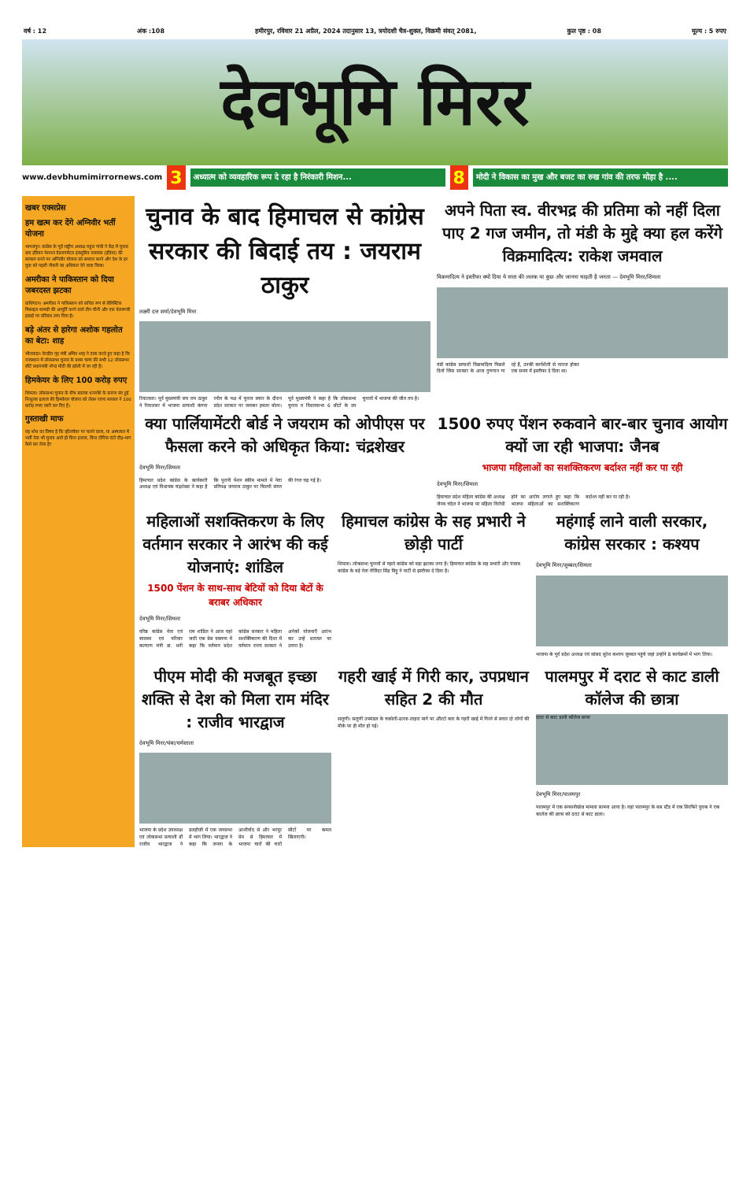वर्ष : 12 अंक :108 हमीरपुर, रविवार 21 अप्रैल, 2024 तदानुसार 13, त्रयोदशी चैत्र-शुक्ल, विक्रमी संवत् 2081, कुल पृष्ठ : 08 मूल्य : 5 रुपए
देवभूमि मिरर
www.devbhumimirrornews.com 3 अध्यात्म को व्यवहारिक रूप दे रहा है निरंकारी मिशन... 8 मोदी ने विकास का मुख और बजट का रुख गांव की तरफ मोड़ा है ....
खबर एक्सप्रेस
हम खत्म कर देंगे अग्निवीर भर्ती योजना
भागलपुर। कांग्रेस के पूर्व राष्ट्रीय अध्यक्ष राहुल गांधी ने केंद्र में चुनाव बाद इंडियन नेशनल डेवलपमेंटल इंक्लूसिव एलायंस (इंडिया) की सरकार बनने पर अग्निवीर योजना को समाप्त करने और देश के हर युवा को पहली नौकरी का अधिकार देने वादा किया।
अमरीका ने पाकिस्तान को दिया जबरदस्त झटका
वाशिंगटन। अमरीका ने पाकिस्तान को कथित रूप से बैलिस्टिक मिसाइल सामग्री की आपूर्ति करने वाले तीन चीनी और एक बेलारूसी इकाई पर प्रतिबंध लगा दिया है।
बड़े अंतर से हारेगा अशोक गहलोत का बेटा: शाह
भीलवाड़ा। केन्द्रीय गृह मंत्री अमित शाह ने दावा करते हुए कहा है कि राजस्थान में लोकसभा चुनाव के प्रथम चरण की सभी 12 लोकसभा सीटें प्रधानमंत्री नरेन्द्र मोदी की झोली में जा रही हैं।
हिमकेयर के लिए 100 करोड़ रुपए
शिमला। लोकसभा चुनाव के बीच बकाया धनराशि के कारण बंद हुई निःशुल्क इलाज की हिमकेयर योजना को लेकर राज्य सरकार ने 100 करोड़ रुपए जारी कर दिए हैं।
गुस्ताखी माफ
यह शोध का विषय है कि व्हीलचेयर पर चलने वाला, या अस्पताल में भर्ती नेता भी चुनाव आते ही बिना इलाज, बिना टॉनिक घंटों दौड़-भाग कैसे कर लेता है?
चुनाव के बाद हिमाचल से कांग्रेस सरकार की बिदाई तय : जयराम ठाकुर
लक्ष्मी दत्त शर्मा/देवभूमि मिरर
रिवालसर। पूर्व मुख्यमंत्री जय राम ठाकुर ने रिवालसर में भाजपा प्रत्याशी कंगना रनौत के पक्ष में चुनाव प्रचार के दौरान प्रदेश सरकार पर जमकर हमला बोला। पूर्व मुख्यमंत्री ने कहा है कि लोकसभा चुनाव व विधानसभा 6 सीटों के उप चुनावों में भाजपा की जीत तय है।
अपने पिता स्व. वीरभद्र की प्रतिमा को नहीं दिला पाए 2 गज जमीन, तो मंडी के मुद्दे क्या हल करेंगे विक्रमादित्य: राकेश जमवाल
विक्रमादित्य ने इस्तीफा क्यों दिया ये सत्ता की ललक या कुछ और जानना चाहती है जनता — देवभूमि मिरर/शिमला
मंडी कांग्रेस प्रत्याशी विक्रमादित्य पिछले दिनों जिस सरकार के आज गुणगान गा रहे हैं, उनकी कार्यशैली से नाराज होकर एक समय में इस्तीफा दे दिया था।
क्या पार्लियामेंटरी बोर्ड ने जयराम को ओपीएस पर फैसला करने को अधिकृत किया: चंद्रशेखर
देवभूमि मिरर/शिमला
हिमाचल प्रदेश कांग्रेस के कार्यकारी अध्यक्ष एवं विधायक चंद्रशेखर ने कहा है कि पुरानी पेंशन स्कीम मामले में नेता प्रतिपक्ष जयराम ठाकुर पर फिल्मी संगत की रंगत चढ़ गई है।
1500 रुपए पेंशन रुकवाने बार-बार चुनाव आयोग क्यों जा रही भाजपा: जैनब
भाजपा महिलाओं का सशक्तिकरण बर्दाश्त नहीं कर पा रही
देवभूमि मिरर/शिमला
हिमाचल प्रदेश महिला कांग्रेस की अध्यक्ष जैनब चंदेल ने भाजपा पर महिला विरोधी होने का आरोप लगाते हुए कहा कि भाजपा महिलाओं का सशक्तिकरण बर्दाश्त नहीं कर पा रही है।
महिलाओं सशक्तिकरण के लिए वर्तमान सरकार ने आरंभ की कई योजनाएं: शांडिल
1500 पेंशन के साथ-साथ बेटियों को दिया बेटों के बराबर अधिकार
देवभूमि मिरर/शिमला
वरिष्ठ कांग्रेस नेता एवं स्वास्थ्य एवं परिवार कल्याण मंत्री डा. धनी राम शांडिल ने आज यहां जारी एक प्रेस वक्तव्य में कहा कि वर्तमान प्रदेश कांग्रेस सरकार ने महिला सशक्तिकरण की दिशा में वर्तमान राज्य सरकार ने अनेकों योजनाएँ आरंभ कर उन्हें धरातल पर उतारा है।
हिमाचल कांग्रेस के सह प्रभारी ने छोड़ी पार्टी
शिमला। लोकसभा चुनावों से पहले कांग्रेस को बड़ा झटका लगा है। हिमाचल कांग्रेस के सह प्रभारी और पंजाब कांग्रेस के बड़े नेता तेजिंदर सिंह बिट्टू ने पार्टी से इस्तीफा दे दिया है।
महंगाई लाने वाली सरकार, कांग्रेस सरकार : कश्यप
देवभूमि मिरर/जुब्बल/शिमला
भाजपा के पूर्व प्रदेश अध्यक्ष एवं सांसद सुरेश कश्यप जुब्बल पहुंचे जहां उन्होंने 8 कार्यक्रमों में भाग लिया।
पीएम मोदी की मजबूत इच्छा शक्ति से देश को मिला राम मंदिर : राजीव भारद्वाज
देवभूमि मिरर/चंबा/धर्मशाला
भाजपा के प्रदेश उपाध्यक्ष एवं लोकसभा प्रत्याशी डॉ राजीव भारद्वाज ने डलहौजी में एक जनसभा में भाग लिया। भारद्वाज ने कहा कि जनता के आशीर्वाद से और भरपूर प्रेम से हिमाचल में भाजपा चारों की चारों सीटों पर कमल खिलाएगी।
गहरी खाई में गिरी कार, उपप्रधान सहित 2 की मौत
सलूणी। सलूणी उपमंडल के चकोली-ढल्ला-लाहरा मार्ग पर ऑल्टो कार के गहरी खाई में गिरने से सवार दो लोगों की मौके पर ही मौत हो गई।
पालमपुर में दराट से काट डाली कॉलेज की छात्रा
दराट से काट डाली कॉलेज छात्रा
देवभूमि मिरर/पालमपुर
पालमपुर में एक सनसनीखेज मामला सामना आया है। यहां पालमपुर के बस स्टैंड में एक सिरफिरे युवक ने एक कालेज की छात्रा को दराट से काट डाला।